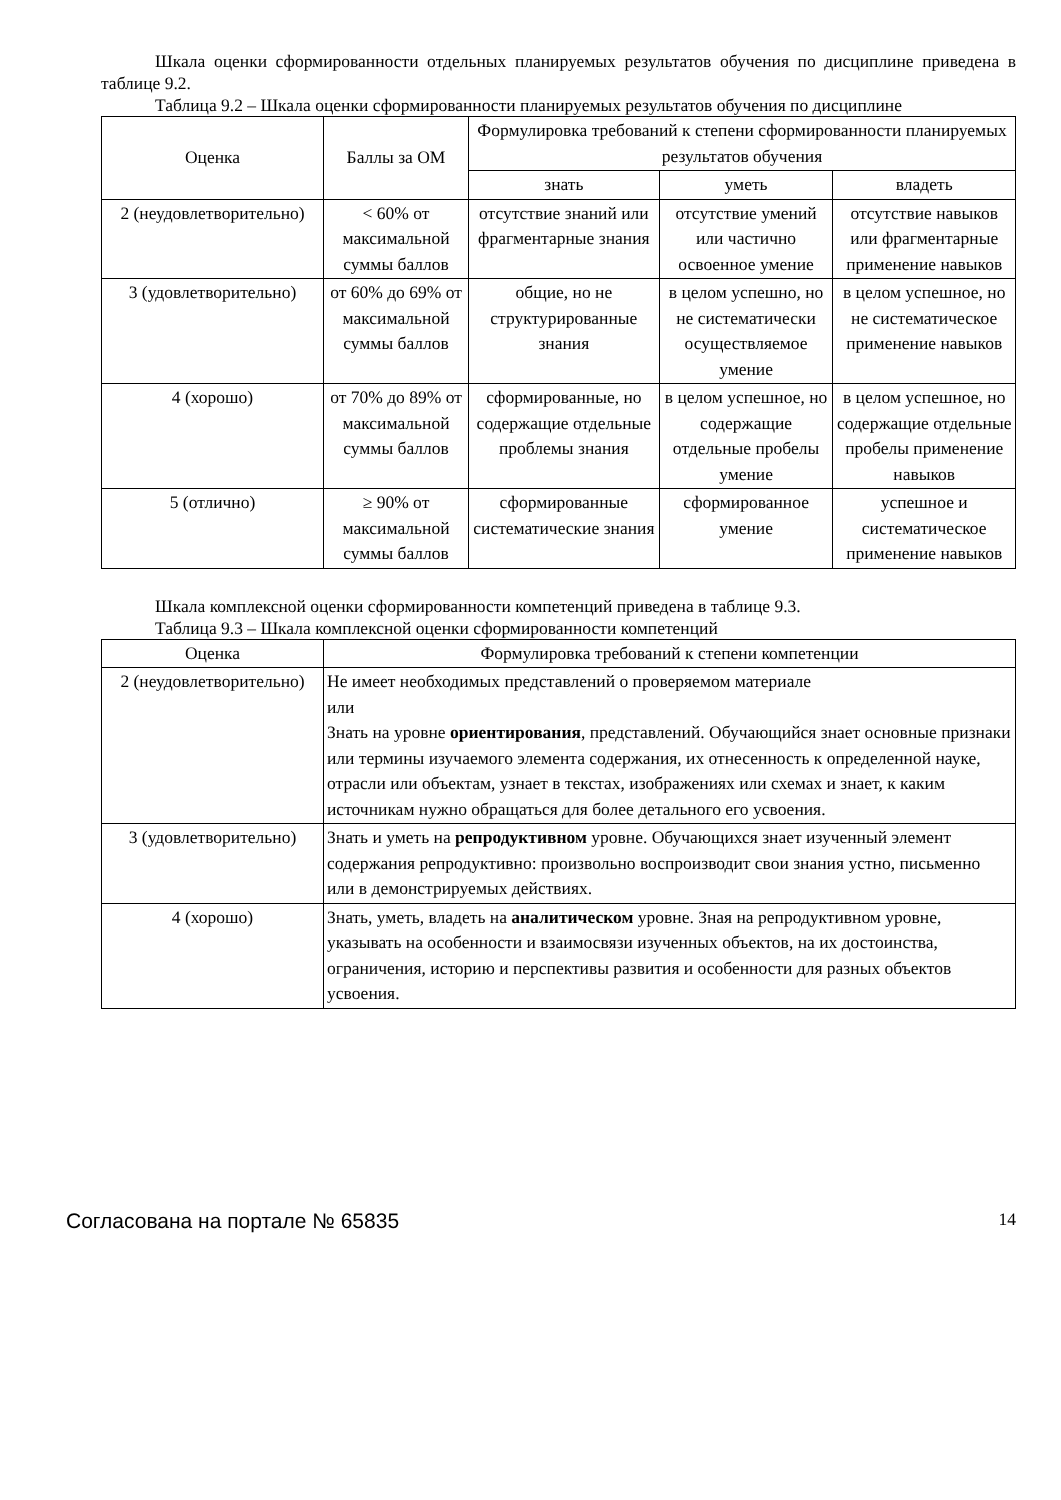Шкала оценки сформированности отдельных планируемых результатов обучения по дисциплине приведена в таблице 9.2.
Таблица 9.2 – Шкала оценки сформированности планируемых результатов обучения по дисциплине
| Оценка | Баллы за ОМ | Формулировка требований к степени сформированности планируемых результатов обучения | | |
| --- | --- | --- | --- | --- |
| | | знать | уметь | владеть |
| 2 (неудовлетворительно) | < 60% от максимальной суммы баллов | отсутствие знаний или фрагментарные знания | отсутствие умений или частично освоенное умение | отсутствие навыков или фрагментарные применение навыков |
| 3 (удовлетворительно) | от 60% до 69% от максимальной суммы баллов | общие, но не структурированные знания | в целом успешно, но не систематически осуществляемое умение | в целом успешное, но не систематическое применение навыков |
| 4 (хорошо) | от 70% до 89% от максимальной суммы баллов | сформированные, но содержащие отдельные проблемы знания | в целом успешное, но содержащие отдельные пробелы умение | в целом успешное, но содержащие отдельные пробелы применение навыков |
| 5 (отлично) | ≥ 90% от максимальной суммы баллов | сформированные систематические знания | сформированное умение | успешное и систематическое применение навыков |
Шкала комплексной оценки сформированности компетенций приведена в таблице 9.3.
Таблица 9.3 – Шкала комплексной оценки сформированности компетенций
| Оценка | Формулировка требований к степени компетенции |
| --- | --- |
| 2 (неудовлетворительно) | Не имеет необходимых представлений о проверяемом материале или Знать на уровне ориентирования , представлений. Обучающийся знает основные признаки или термины изучаемого элемента содержания, их отнесенность к определенной науке, отрасли или объектам, узнает в текстах, изображениях или схемах и знает, к каким источникам нужно обращаться для более детального его усвоения. |
| 3 (удовлетворительно) | Знать и уметь на репродуктивном уровне. Обучающихся знает изученный элемент содержания репродуктивно: произвольно воспроизводит свои знания устно, письменно или в демонстрируемых действиях. |
| 4 (хорошо) | Знать, уметь, владеть на аналитическом уровне. Зная на репродуктивном уровне, указывать на особенности и взаимосвязи изученных объектов, на их достоинства, ограничения, историю и перспективы развития и особенности для разных объектов усвоения. |
Согласована на портале № 65835 14